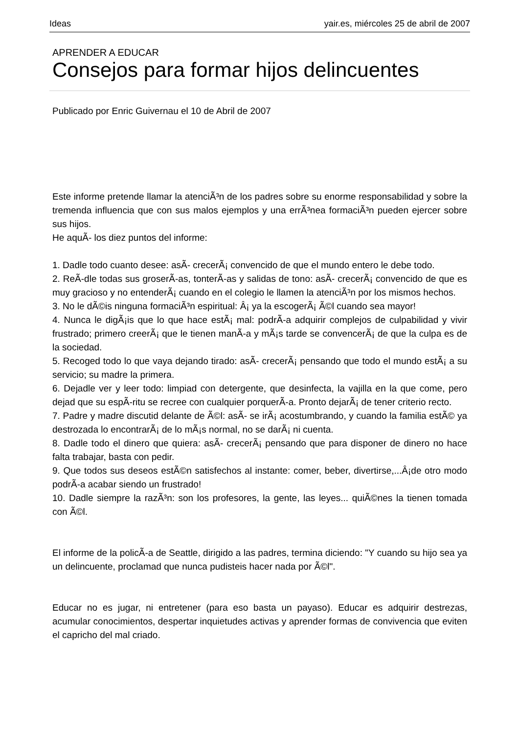Ideas yair.es, miércoles 25 de abril de 2007
APRENDER A EDUCAR
Consejos para formar hijos delincuentes
Publicado por Enric Guivernau el 10 de Abril de 2007
Este informe pretende llamar la atenciÃ³n de los padres sobre su enorme responsabilidad y sobre la tremenda influencia que con sus malos ejemplos y una errÃ³nea formaciÃ³n pueden ejercer sobre sus hijos.
He aquÃ- los diez puntos del informe:
1. Dadle todo cuanto desee: asÃ- crecerÃ¡ convencido de que el mundo entero le debe todo.
2. ReÃ-dle todas sus groserÃ-as, tonterÃ-as y salidas de tono: asÃ- crecerÃ¡ convencido de que es muy gracioso y no entenderÃ¡ cuando en el colegio le llamen la atenciÃ³n por los mismos hechos.
3. No le dÃ©is ninguna formaciÃ³n espiritual: Â¡ ya la escogerÃ¡ Ã©l cuando sea mayor!
4. Nunca le digÃ¡is que lo que hace estÃ¡ mal: podrÃ-a adquirir complejos de culpabilidad y vivir frustrado; primero creerÃ¡ que le tienen manÃ-a y mÃ¡s tarde se convencerÃ¡ de que la culpa es de la sociedad.
5. Recoged todo lo que vaya dejando tirado: asÃ- crecerÃ¡ pensando que todo el mundo estÃ¡ a su servicio; su madre la primera.
6. Dejadle ver y leer todo: limpiad con detergente, que desinfecta, la vajilla en la que come, pero dejad que su espÃ-ritu se recree con cualquier porquerÃ-a. Pronto dejarÃ¡ de tener criterio recto.
7. Padre y madre discutid delante de Ã©l: asÃ- se irÃ¡ acostumbrando, y cuando la familia estÃ© ya destrozada lo encontrarÃ¡ de lo mÃ¡s normal, no se darÃ¡ ni cuenta.
8. Dadle todo el dinero que quiera: asÃ- crecerÃ¡ pensando que para disponer de dinero no hace falta trabajar, basta con pedir.
9. Que todos sus deseos estÃ©n satisfechos al instante: comer, beber, divertirse,...Â¡de otro modo podrÃ-a acabar siendo un frustrado!
10. Dadle siempre la razÃ³n: son los profesores, la gente, las leyes... quiÃ©nes la tienen tomada con Ã©l.
El informe de la policÃ-a de Seattle, dirigido a las padres, termina diciendo: "Y cuando su hijo sea ya un delincuente, proclamad que nunca pudisteis hacer nada por Ã©l".
Educar no es jugar, ni entretener (para eso basta un payaso). Educar es adquirir destrezas, acumular conocimientos, despertar inquietudes activas y aprender formas de convivencia que eviten el capricho del mal criado.